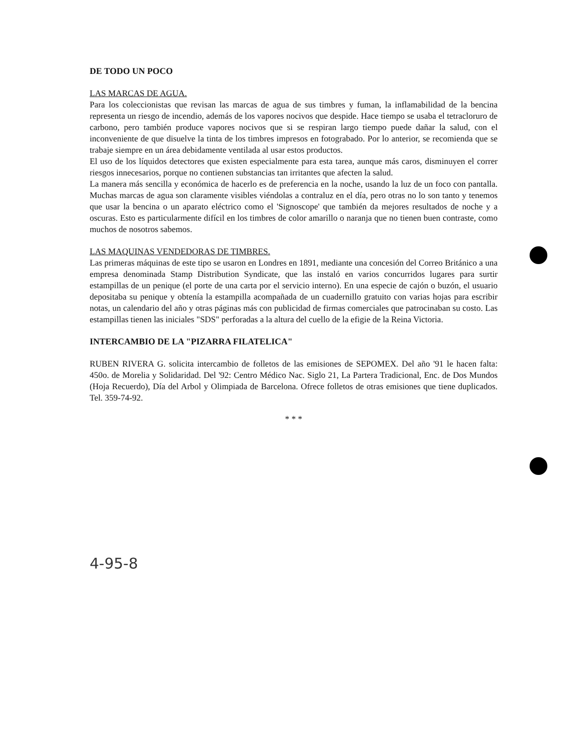DE TODO UN POCO
LAS MARCAS DE AGUA.
Para los coleccionistas que revisan las marcas de agua de sus timbres y fuman, la inflamabilidad de la bencina representa un riesgo de incendio, además de los vapores nocivos que despide. Hace tiempo se usaba el tetracloruro de carbono, pero también produce vapores nocivos que si se respiran largo tiempo puede dañar la salud, con el inconveniente de que disuelve la tinta de los timbres impresos en fotograbado. Por lo anterior, se recomienda que se trabaje siempre en un área debidamente ventilada al usar estos productos.
El uso de los líquidos detectores que existen especialmente para esta tarea, aunque más caros, disminuyen el correr riesgos innecesarios, porque no contienen substancias tan irritantes que afecten la salud.
La manera más sencilla y económica de hacerlo es de preferencia en la noche, usando la luz de un foco con pantalla. Muchas marcas de agua son claramente visibles viéndolas a contraluz en el día, pero otras no lo son tanto y tenemos que usar la bencina o un aparato eléctrico como el 'Signoscope' que también da mejores resultados de noche y a oscuras. Esto es particularmente difícil en los timbres de color amarillo o naranja que no tienen buen contraste, como muchos de nosotros sabemos.
LAS MAQUINAS VENDEDORAS DE TIMBRES.
Las primeras máquinas de este tipo se usaron en Londres en 1891, mediante una concesión del Correo Británico a una empresa denominada Stamp Distribution Syndicate, que las instaló en varios concurridos lugares para surtir estampillas de un penique (el porte de una carta por el servicio interno). En una especie de cajón o buzón, el usuario depositaba su penique y obtenía la estampilla acompañada de un cuadernillo gratuito con varias hojas para escribir notas, un calendario del año y otras páginas más con publicidad de firmas comerciales que patrocinaban su costo. Las estampillas tienen las iniciales "SDS" perforadas a la altura del cuello de la efigie de la Reina Victoria.
INTERCAMBIO DE LA "PIZARRA FILATELICA"
RUBEN RIVERA G. solicita intercambio de folletos de las emisiones de SEPOMEX. Del año '91 le hacen falta: 450o. de Morelia y Solidaridad. Del '92: Centro Médico Nac. Siglo 21, La Partera Tradicional, Enc. de Dos Mundos (Hoja Recuerdo), Día del Arbol y Olimpiada de Barcelona. Ofrece folletos de otras emisiones que tiene duplicados. Tel. 359-74-92.
* * *
4-95-8